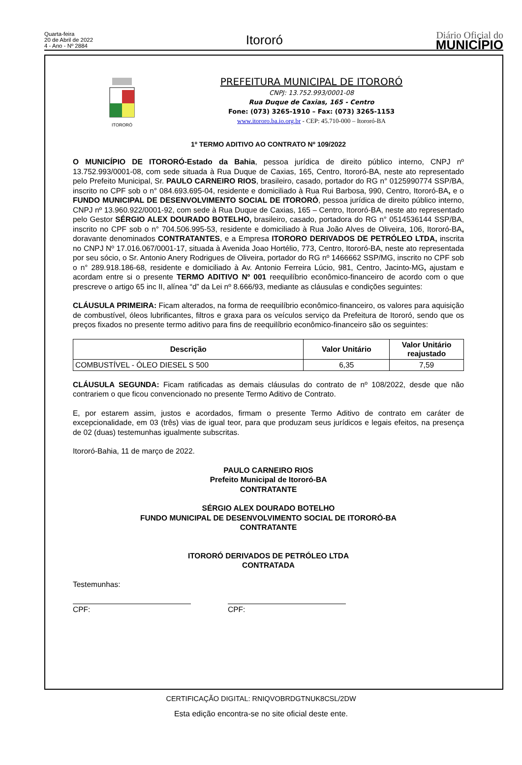Quarta-feira
20 de Abril de 2022
4 - Ano - Nº 2884
Itororó
Diário Oficial do
MUNICÍPIO
ITORORÓ
PREFEITURA MUNICIPAL DE ITORORÓ
CNPJ: 13.752.993/0001-08
Rua Duque de Caxias, 165 - Centro
Fone: (073) 3265-1910 – Fax: (073) 3265-1153
www.itororo.ba.io.org.br - CEP: 45.710-000 – Itororó-BA
1º TERMO ADITIVO AO CONTRATO Nº 109/2022
O MUNICÍPIO DE ITORORÓ-Estado da Bahia, pessoa jurídica de direito público interno, CNPJ nº 13.752.993/0001-08, com sede situada à Rua Duque de Caxias, 165, Centro, Itororó-BA, neste ato representado pelo Prefeito Municipal, Sr. PAULO CARNEIRO RIOS, brasileiro, casado, portador do RG n° 0125990774 SSP/BA, inscrito no CPF sob o n° 084.693.695-04, residente e domiciliado à Rua Rui Barbosa, 990, Centro, Itororó-BA, e o FUNDO MUNICIPAL DE DESENVOLVIMENTO SOCIAL DE ITORORÓ, pessoa jurídica de direito público interno, CNPJ nº 13.960.922/0001-92, com sede à Rua Duque de Caxias, 165 – Centro, Itororó-BA, neste ato representado pelo Gestor SÉRGIO ALEX DOURADO BOTELHO, brasileiro, casado, portadora do RG n° 0514536144 SSP/BA, inscrito no CPF sob o n° 704.506.995-53, residente e domiciliado à Rua João Alves de Oliveira, 106, Itororó-BA, doravante denominados CONTRATANTES, e a Empresa ITORORO DERIVADOS DE PETRÓLEO LTDA, inscrita no CNPJ Nº 17.016.067/0001-17, situada à Avenida Joao Hortélio, 773, Centro, Itororó-BA, neste ato representada por seu sócio, o Sr. Antonio Anery Rodrigues de Oliveira, portador do RG nº 1466662 SSP/MG, inscrito no CPF sob o n° 289.918.186-68, residente e domiciliado à Av. Antonio Ferreira Lúcio, 981, Centro, Jacinto-MG, ajustam e acordam entre si o presente TERMO ADITIVO Nº 001 reequilíbrio econômico-financeiro de acordo com o que prescreve o artigo 65 inc II, alínea “d” da Lei nº 8.666/93, mediante as cláusulas e condições seguintes:
CLÁUSULA PRIMEIRA: Ficam alterados, na forma de reequilíbrio econômico-financeiro, os valores para aquisição de combustível, óleos lubrificantes, filtros e graxa para os veículos serviço da Prefeitura de Itororó, sendo que os preços fixados no presente termo aditivo para fins de reequilíbrio econômico-financeiro são os seguintes:
| Descrição | Valor Unitário | Valor Unitário reajustado |
| --- | --- | --- |
| COMBUSTÍVEL - ÓLEO DIESEL S 500 | 6,35 | 7,59 |
CLÁUSULA SEGUNDA: Ficam ratificadas as demais cláusulas do contrato de nº 108/2022, desde que não contrariem o que ficou convencionado no presente Termo Aditivo de Contrato.
E, por estarem assim, justos e acordados, firmam o presente Termo Aditivo de contrato em caráter de excepcionalidade, em 03 (três) vias de igual teor, para que produzam seus jurídicos e legais efeitos, na presença de 02 (duas) testemunhas igualmente subscritas.
Itororó-Bahia, 11 de março de 2022.
PAULO CARNEIRO RIOS
Prefeito Municipal de Itororó-BA
CONTRATANTE
SÉRGIO ALEX DOURADO BOTELHO
FUNDO MUNICIPAL DE DESENVOLVIMENTO SOCIAL DE ITORORÓ-BA
CONTRATANTE
ITORORÓ DERIVADOS DE PETRÓLEO LTDA
CONTRATADA
Testemunhas:
CPF: CPF:
CERTIFICAÇÃO DIGITAL: RNIQVOBRDGTNUK8CSL/2DW
Esta edição encontra-se no site oficial deste ente.